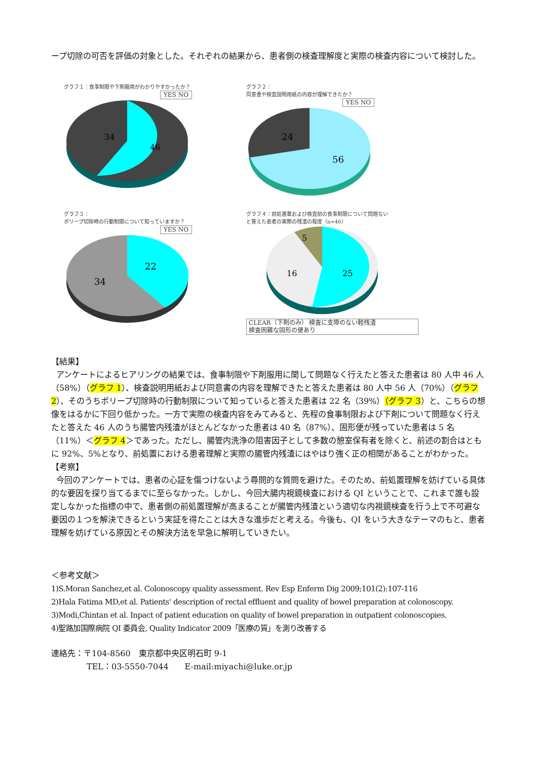ープ切除の可否を評価の対象とした。それぞれの結果から、患者側の検査理解度と実際の検査内容について検討した。
グラフ１：食事制限や下剤服用がわかりやすかったか？
YES NO
34
46
グラフ２：
同意書や検査説明用紙の内容が理解できたか？
YES NO
24
56
グラフ３：
ポリープ切除時の行動制限について知っていますか？
YES NO
34
22
グラフ４：前処置薬および検査前の食事制限について問題ない
と答えた患者の実際の残渣の程度（n=46）
5
16
25
CLEAR（下剤のみ） 検査に支障のない軽残渣
検査困難な固形の便あり
【結果】
アンケートによるヒアリングの結果では、食事制限や下剤服用に関して問題なく行えたと答えた患者は 80 人中 46 人（58%）（グラフ 1）、検査説明用紙および同意書の内容を理解できたと答えた患者は 80 人中 56 人（70%）（グラフ 2）、そのうちポリープ切除時の行動制限について知っていると答えた患者は 22 名（39%）（グラフ 3）と、こちらの想像をはるかに下回り低かった。一方で実際の検査内容をみてみると、先程の食事制限および下剤について問題なく行えたと答えた 46 人のうち腸管内残渣がほとんどなかった患者は 40 名（87%）、固形便が残っていた患者は 5 名（11%）＜グラフ 4＞であった。ただし、腸管内洗浄の阻害因子として多数の憩室保有者を除くと、前述の割合はともに 92%、5%となり、前処置における患者理解と実際の腸管内残渣にはやはり強く正の相関があることがわかった。
【考察】
今回のアンケートでは、患者の心証を傷つけないよう尋問的な質問を避けた。そのため、前処置理解を妨げている具体的な要因を探り当てるまでに至らなかった。しかし、今回大腸内視鏡検査における QI ということで、これまで誰も設定しなかった指標の中で、患者側の前処置理解が高まることが腸管内残渣という適切な内視鏡検査を行う上で不可避な要因の１つを解決できるという実証を得たことは大きな進歩だと考える。今後も、QI をいう大きなテーマのもと、患者理解を妨げている原因とその解決方法を早急に解明していきたい。
＜参考文献＞
1)S.Moran Sanchez,et al. Colonoscopy quality assessment. Rev Esp Enferm Dig 2009;101(2):107-116
2)Hala Fatima MD,et al. Patients' description of rectal effluent and quality of bowel preparation at colonoscopy.
3)Modi,Chintan et al. Inpact of patient education on quality of bowel preparation in outpatient colonoscopies.
4)聖路加国際病院 QI 委員会, Quality Indicator 2009「医療の質」を測り改善する
連絡先：〒104-8560　東京都中央区明石町 9-1
TEL：03-5550-7044　　E-mail:miyachi@luke.or.jp